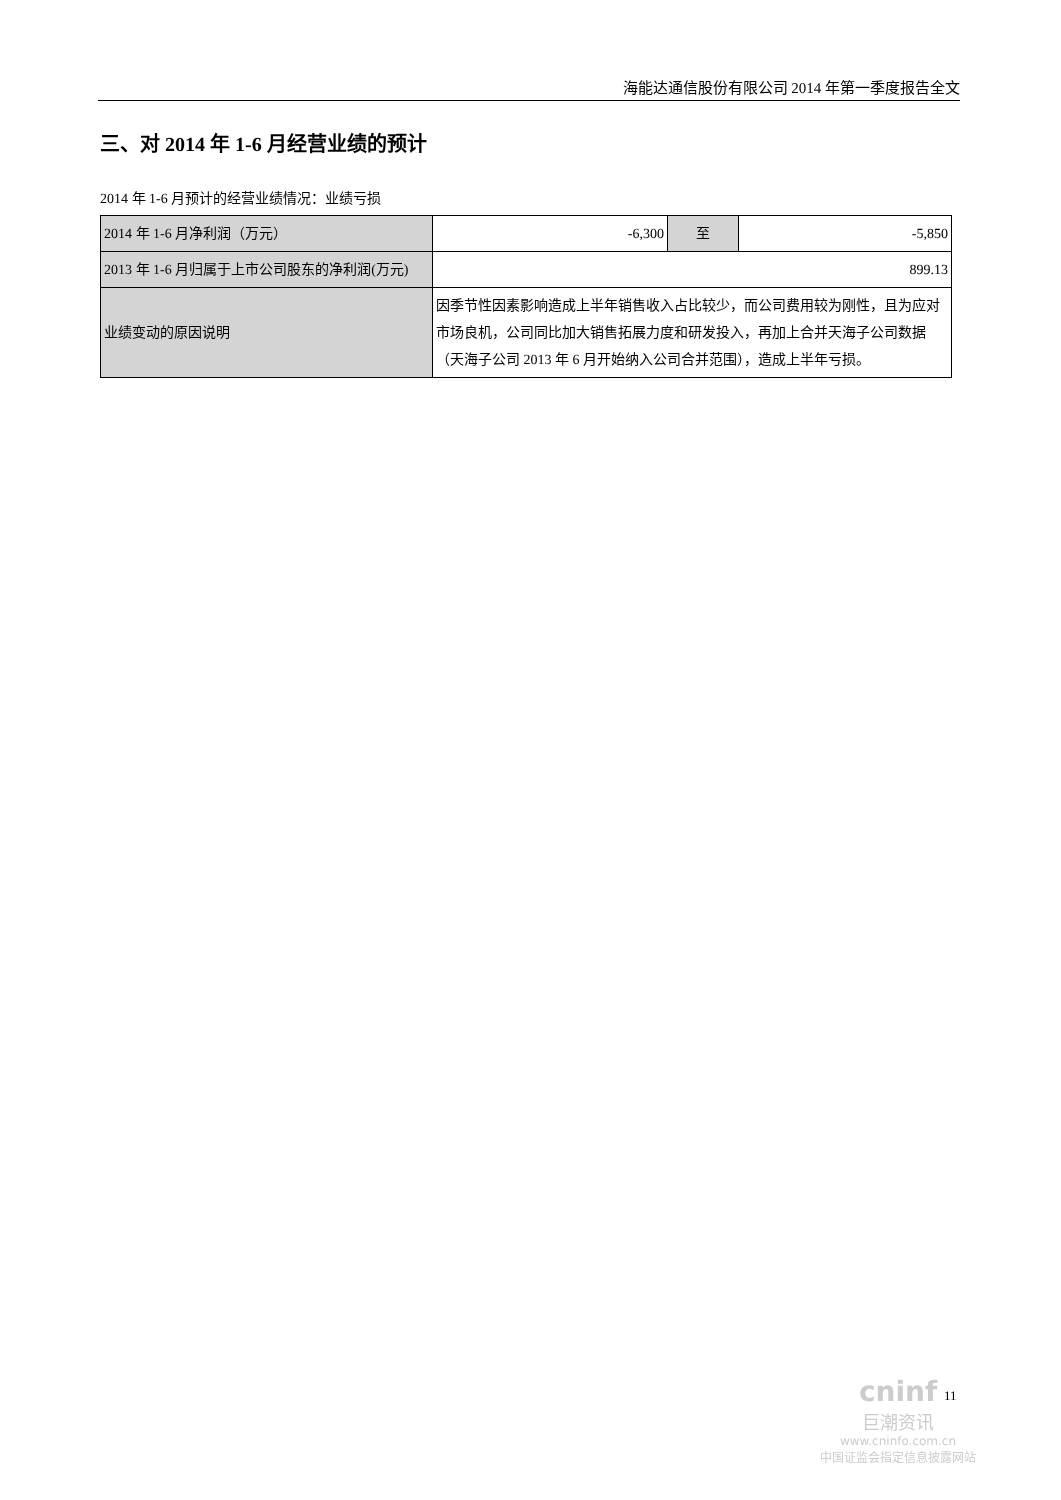海能达通信股份有限公司 2014 年第一季度报告全文
三、对 2014 年 1-6 月经营业绩的预计
2014 年 1-6 月预计的经营业绩情况：业绩亏损
| 2014 年 1-6 月净利润（万元） | -6,300 | 至 | -5,850 |
| 2013 年 1-6 月归属于上市公司股东的净利润(万元) | 899.13 | | |
| 业绩变动的原因说明 | 因季节性因素影响造成上半年销售收入占比较少，而公司费用较为刚性，且为应对市场良机，公司同比加大销售拓展力度和研发投入，再加上合并天海子公司数据（天海子公司 2013 年 6 月开始纳入公司合并范围），造成上半年亏损。 | | |
11
cninf
巨潮资讯
www.cninfo.com.cn
中国证监会指定信息披露网站